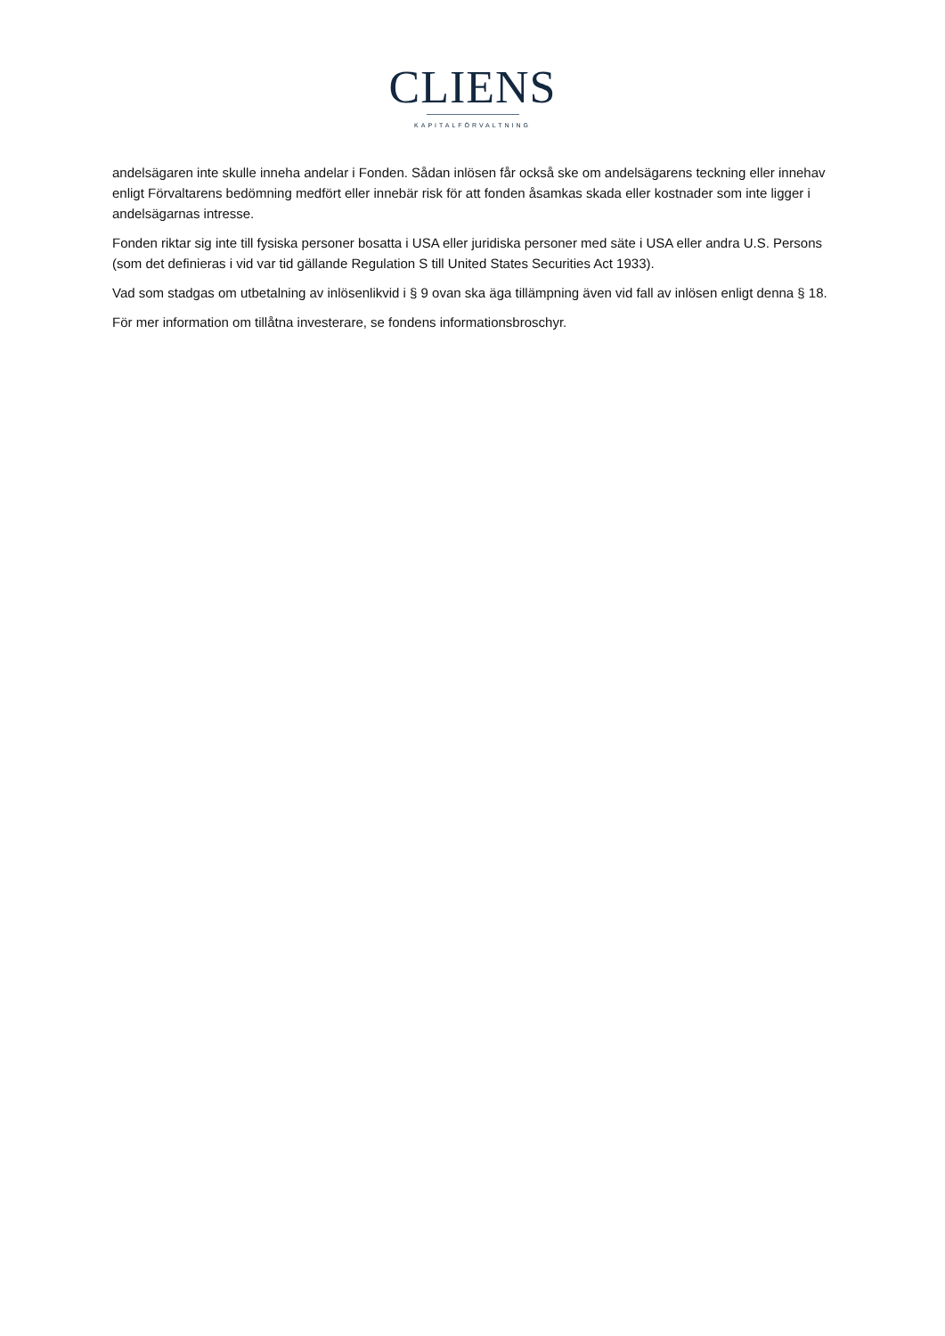CLIENS
KAPITALFÖRVALTNING
andelsägaren inte skulle inneha andelar i Fonden. Sådan inlösen får också ske om andelsägarens teckning eller innehav enligt Förvaltarens bedömning medfört eller innebär risk för att fonden åsamkas skada eller kostnader som inte ligger i andelsägarnas intresse.
Fonden riktar sig inte till fysiska personer bosatta i USA eller juridiska personer med säte i USA eller andra U.S. Persons (som det definieras i vid var tid gällande Regulation S till United States Securities Act 1933).
Vad som stadgas om utbetalning av inlösenlikvid i § 9 ovan ska äga tillämpning även vid fall av inlösen enligt denna § 18.
För mer information om tillåtna investerare, se fondens informationsbroschyr.